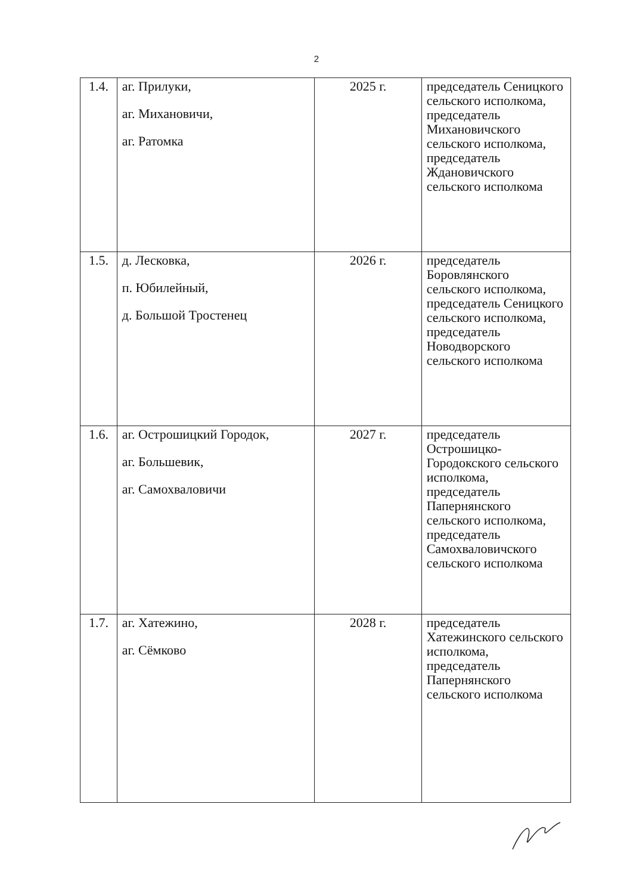2
| 1.4. | аг. Прилуки, аг. Михановичи, аг. Ратомка | 2025 г. | председатель Сеницкого сельского исполкома, председатель Михановичского сельского исполкома, председатель Ждановичского сельского исполкома |
| 1.5. | д. Лесковка, п. Юбилейный, д. Большой Тростенец | 2026 г. | председатель Боровлянского сельского исполкома, председатель Сеницкого сельского исполкома, председатель Новодворского сельского исполкома |
| 1.6. | аг. Острошицкий Городок, аг. Большевик, аг. Самохваловичи | 2027 г. | председатель Острошицко-Городокского сельского исполкома, председатель Папернянского сельского исполкома, председатель Самохваловичского сельского исполкома |
| 1.7. | аг. Хатежино, аг. Сёмково | 2028 г. | председатель Хатежинского сельского исполкома, председатель Папернянского сельского исполкома |